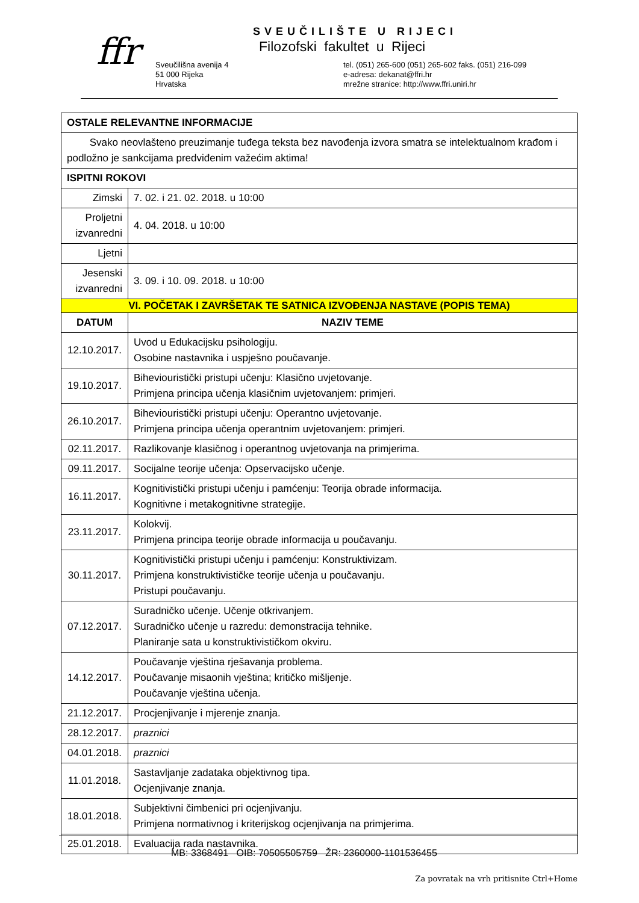ffr SVEUČILIŠTE U RIJECI
Filozofski fakultet u Rijeci
Sveučilišna avenija 4
51 000 Rijeka
Hrvatska
tel. (051) 265-600 (051) 265-602 faks. (051) 216-099
e-adresa: dekanat@ffri.hr
mrežne stranice: http://www.ffri.uniri.hr
| OSTALE RELEVANTNE INFORMACIJE | |
| --- | --- |
| Svako neovlašteno preuzimanje tuđega teksta bez navođenja izvora smatra se intelektualnom krađom i podložno je sankcijama predviđenim važećim aktima! | |
| ISPITNI ROKOVI | |
| Zimski | 7. 02. i 21. 02. 2018. u 10:00 |
| Proljetni izvanredni | 4. 04. 2018. u 10:00 |
| Ljetni | |
| Jesenski izvanredni | 3. 09. i 10. 09. 2018. u 10:00 |
| VI. POČETAK I ZAVRŠETAK TE SATNICA IZVOĐENJA NASTAVE (POPIS TEMA) | |
| DATUM | NAZIV TEME |
| 12.10.2017. | Uvod u Edukacijsku psihologiju. Osobine nastavnika i uspješno poučavanje. |
| 19.10.2017. | Biheviouristički pristupi učenju: Klasično uvjetovanje. Primjena principa učenja klasičnim uvjetovanjem: primjeri. |
| 26.10.2017. | Biheviouristički pristupi učenju: Operantno uvjetovanje. Primjena principa učenja operantnim uvjetovanjem: primjeri. |
| 02.11.2017. | Razlikovanje klasičnog i operantnog uvjetovanja na primjerima. |
| 09.11.2017. | Socijalne teorije učenja: Opservacijsko učenje. |
| 16.11.2017. | Kognitivistički pristupi učenju i pamćenju: Teorija obrade informacija. Kognitivne i metakognitivne strategije. |
| 23.11.2017. | Kolokvij. Primjena principa teorije obrade informacija u poučavanju. |
| 30.11.2017. | Kognitivistički pristupi učenju i pamćenju: Konstruktivizam. Primjena konstruktivističke teorije učenja u poučavanju. Pristupi poučavanju. |
| 07.12.2017. | Suradničko učenje. Učenje otkrivanjem. Suradničko učenje u razredu: demonstracija tehnike. Planiranje sata u konstruktivističkom okviru. |
| 14.12.2017. | Poučavanje vještina rješavanja problema. Poučavanje misaonih vještina; kritičko mišljenje. Poučavanje vještina učenja. |
| 21.12.2017. | Procjenjivanje i mjerenje znanja. |
| 28.12.2017. | praznici |
| 04.01.2018. | praznici |
| 11.01.2018. | Sastavljanje zadataka objektivnog tipa. Ocjenjivanje znanja. |
| 18.01.2018. | Subjektivni čimbenici pri ocjenjivanju. Primjena normativnog i kriterijskog ocjenjivanja na primjerima. |
| 25.01.2018. | Evaluacija rada nastavnika. |
MB: 3368491 OIB: 70505505759 ŽR: 2360000-1101536455
Za povratak na vrh pritisnite Ctrl+Home